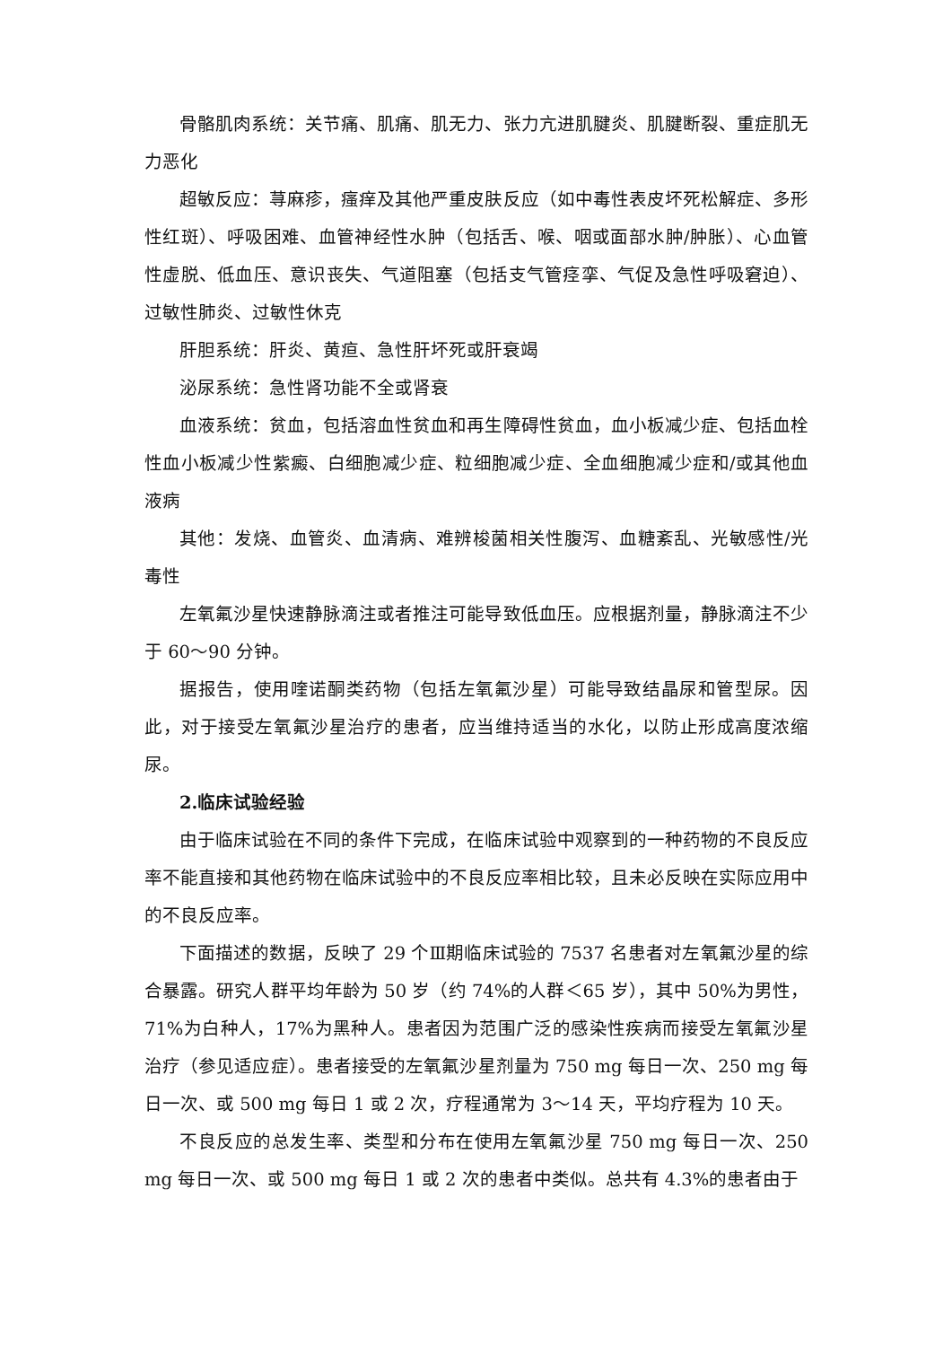骨骼肌肉系统：关节痛、肌痛、肌无力、张力亢进肌腱炎、肌腱断裂、重症肌无力恶化
超敏反应：荨麻疹，瘙痒及其他严重皮肤反应（如中毒性表皮坏死松解症、多形性红斑）、呼吸困难、血管神经性水肿（包括舌、喉、咽或面部水肿/肿胀）、心血管性虚脱、低血压、意识丧失、气道阻塞（包括支气管痉挛、气促及急性呼吸窘迫）、过敏性肺炎、过敏性休克
肝胆系统：肝炎、黄疸、急性肝坏死或肝衰竭
泌尿系统：急性肾功能不全或肾衰
血液系统：贫血，包括溶血性贫血和再生障碍性贫血，血小板减少症、包括血栓性血小板减少性紫癜、白细胞减少症、粒细胞减少症、全血细胞减少症和/或其他血液病
其他：发烧、血管炎、血清病、难辨梭菌相关性腹泻、血糖紊乱、光敏感性/光毒性
左氧氟沙星快速静脉滴注或者推注可能导致低血压。应根据剂量，静脉滴注不少于 60～90 分钟。
据报告，使用喹诺酮类药物（包括左氧氟沙星）可能导致结晶尿和管型尿。因此，对于接受左氧氟沙星治疗的患者，应当维持适当的水化，以防止形成高度浓缩尿。
2.临床试验经验
由于临床试验在不同的条件下完成，在临床试验中观察到的一种药物的不良反应率不能直接和其他药物在临床试验中的不良反应率相比较，且未必反映在实际应用中的不良反应率。
下面描述的数据，反映了 29 个Ⅲ期临床试验的 7537 名患者对左氧氟沙星的综合暴露。研究人群平均年龄为 50 岁（约 74%的人群＜65 岁），其中 50%为男性，71%为白种人，17%为黑种人。患者因为范围广泛的感染性疾病而接受左氧氟沙星治疗（参见适应症）。患者接受的左氧氟沙星剂量为 750 mg 每日一次、250 mg 每日一次、或 500 mg 每日 1 或 2 次，疗程通常为 3～14 天，平均疗程为 10 天。
不良反应的总发生率、类型和分布在使用左氧氟沙星 750 mg 每日一次、250 mg 每日一次、或 500 mg 每日 1 或 2 次的患者中类似。总共有 4.3%的患者由于